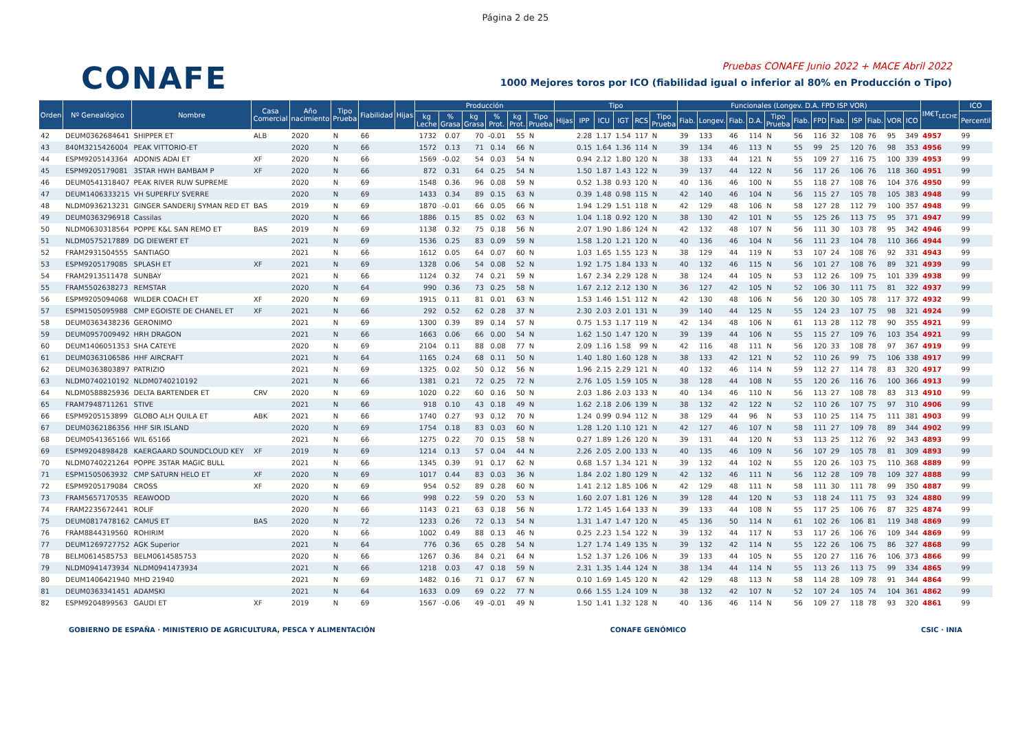Página 2 de 25
CONAFE
Pruebas CONAFE Junio 2022 + MACE Abril 2022
1000 Mejores toros por ICO (fiabilidad igual o inferior al 80% en Producción o Tipo)
| Orden | Nº Genealógico | Nombre | Casa Comercial | Año nacimiento | Tipo Prueba | Fiabilidad | Hijas | Producción | | | | | | Tipo | | | | | | Funcionales (Longev. D.A. FPD ISP VOR) | | | | | | | | | | | | IM€T<sub>LECHE</sub> | ICO |
| --- | --- | --- | --- | --- | --- | --- | --- | --- | --- | --- | --- | --- | --- | --- | --- | --- | --- | --- | --- | --- | --- | --- | --- | --- | --- | --- | --- | --- | --- | --- | --- | --- | --- |
| | | | | | | | | kg Leche | % Grasa | kg Grasa | % Prot. | kg Prot. | Tipo Prueba | Hijas | IPP | ICU | IGT | RCS | Tipo Prueba | Fiab. | Longev. | Fiab. | D.A. | Tipo Prueba | Fiab. | FPD | Fiab. | ISP | Fiab. | VOR | ICO | | Percentil |
| 42 | DEUM0362684641 | SHIPPER ET | ALB | 2020 | N | 66 | | 1732 | 0.07 | 70 | -0.01 | 55 | N | | 2.28 | 1.17 | 1.54 | 117 | N | 39 | 133 | 46 | 114 | N | 56 | 116 | 32 | 108 | 76 | 95 | 349 | 4957 | 99 |
| 43 | 840M3215426004 | PEAK VITTORIO-ET | | 2020 | N | 66 | | 1572 | 0.13 | 71 | 0.14 | 66 | N | | 0.15 | 1.64 | 1.36 | 114 | N | 39 | 134 | 46 | 113 | N | 55 | 99 | 25 | 120 | 76 | 98 | 353 | 4956 | 99 |
| 44 | ESPM9205143364 | ADONIS ADAI ET | XF | 2020 | N | 66 | | 1569 | -0.02 | 54 | 0.03 | 54 | N | | 0.94 | 2.12 | 1.80 | 120 | N | 38 | 133 | 44 | 121 | N | 55 | 109 | 27 | 116 | 75 | 100 | 339 | 4953 | 99 |
| 45 | ESPM9205179081 | 3STAR HWH BAMBAM P | XF | 2020 | N | 66 | | 872 | 0.31 | 64 | 0.25 | 54 | N | | 1.50 | 1.87 | 1.43 | 122 | N | 39 | 137 | 44 | 122 | N | 56 | 117 | 26 | 106 | 76 | 118 | 360 | 4951 | 99 |
| 46 | DEUM0541318407 | PEAK RIVER RUW SUPREME | | 2020 | N | 69 | | 1548 | 0.36 | 96 | 0.08 | 59 | N | | 0.52 | 1.38 | 0.93 | 120 | N | 40 | 136 | 46 | 100 | N | 55 | 118 | 27 | 108 | 76 | 104 | 376 | 4950 | 99 |
| 47 | DEUM1406333215 | VH SUPERFLY SVERRE | | 2020 | N | 69 | | 1433 | 0.34 | 89 | 0.15 | 63 | N | | 0.39 | 1.48 | 0.98 | 115 | N | 42 | 140 | 46 | 104 | N | 56 | 115 | 27 | 105 | 78 | 105 | 383 | 4948 | 99 |
| 48 | NLDM0936213231 | GINGER SANDERIJ SYMAN RED ET | BAS | 2019 | N | 69 | | 1870 | -0.01 | 66 | 0.05 | 66 | N | | 1.94 | 1.29 | 1.51 | 118 | N | 42 | 129 | 48 | 106 | N | 58 | 127 | 28 | 112 | 79 | 100 | 357 | 4948 | 99 |
| 49 | DEUM0363296918 | Cassilas | | 2020 | N | 66 | | 1886 | 0.15 | 85 | 0.02 | 63 | N | | 1.04 | 1.18 | 0.92 | 120 | N | 38 | 130 | 42 | 101 | N | 55 | 125 | 26 | 113 | 75 | 95 | 371 | 4947 | 99 |
| 50 | NLDM0630318564 | POPPE K&L SAN REMO ET | BAS | 2019 | N | 69 | | 1138 | 0.32 | 75 | 0.18 | 56 | N | | 2.07 | 1.90 | 1.86 | 124 | N | 42 | 132 | 48 | 107 | N | 56 | 111 | 30 | 103 | 78 | 95 | 342 | 4946 | 99 |
| 51 | NLDM0575217889 | DG DIEWERT ET | | 2021 | N | 69 | | 1536 | 0.25 | 83 | 0.09 | 59 | N | | 1.58 | 1.20 | 1.21 | 120 | N | 40 | 136 | 46 | 104 | N | 56 | 111 | 23 | 104 | 78 | 110 | 366 | 4944 | 99 |
| 52 | FRAM2931504555 | SANTIAGO | | 2021 | N | 66 | | 1612 | 0.05 | 64 | 0.07 | 60 | N | | 1.03 | 1.65 | 1.55 | 123 | N | 38 | 129 | 44 | 119 | N | 53 | 107 | 24 | 108 | 76 | 92 | 331 | 4943 | 99 |
| 53 | ESPM9205179085 | SPLASH ET | XF | 2021 | N | 69 | | 1328 | 0.06 | 54 | 0.08 | 52 | N | | 1.92 | 1.75 | 1.84 | 133 | N | 40 | 132 | 46 | 115 | N | 56 | 101 | 27 | 108 | 76 | 89 | 321 | 4939 | 99 |
| 54 | FRAM2913511478 | SUNBAY | | 2021 | N | 66 | | 1124 | 0.32 | 74 | 0.21 | 59 | N | | 1.67 | 2.34 | 2.29 | 128 | N | 38 | 124 | 44 | 105 | N | 53 | 112 | 26 | 109 | 75 | 101 | 339 | 4938 | 99 |
| 55 | FRAM5502638273 | REMSTAR | | 2020 | N | 64 | | 990 | 0.36 | 73 | 0.25 | 58 | N | | 1.67 | 2.12 | 2.12 | 130 | N | 36 | 127 | 42 | 105 | N | 52 | 106 | 30 | 111 | 75 | 81 | 322 | 4937 | 99 |
| 56 | ESPM9205094068 | WILDER COACH ET | XF | 2020 | N | 69 | | 1915 | 0.11 | 81 | 0.01 | 63 | N | | 1.53 | 1.46 | 1.51 | 112 | N | 42 | 130 | 48 | 106 | N | 56 | 120 | 30 | 105 | 78 | 117 | 372 | 4932 | 99 |
| 57 | ESPM1505095988 | CMP EGOISTE DE CHANEL ET | XF | 2021 | N | 66 | | 292 | 0.52 | 62 | 0.28 | 37 | N | | 2.30 | 2.03 | 2.01 | 131 | N | 39 | 140 | 44 | 125 | N | 55 | 124 | 23 | 107 | 75 | 98 | 321 | 4924 | 99 |
| 58 | DEUM0363438236 | GERONIMO | | 2021 | N | 69 | | 1300 | 0.39 | 89 | 0.14 | 57 | N | | 0.75 | 1.53 | 1.17 | 119 | N | 42 | 134 | 48 | 106 | N | 61 | 113 | 28 | 112 | 78 | 90 | 355 | 4921 | 99 |
| 59 | DEUM0957009492 | HRH DRAGON | | 2021 | N | 66 | | 1663 | 0.06 | 66 | 0.00 | 54 | N | | 1.62 | 1.50 | 1.47 | 120 | N | 39 | 139 | 44 | 106 | N | 55 | 115 | 27 | 109 | 76 | 103 | 354 | 4921 | 99 |
| 60 | DEUM1406051353 | SHA CATEYE | | 2020 | N | 69 | | 2104 | 0.11 | 88 | 0.08 | 77 | N | | 2.09 | 1.16 | 1.58 | 99 | N | 42 | 116 | 48 | 111 | N | 56 | 120 | 33 | 108 | 78 | 97 | 367 | 4919 | 99 |
| 61 | DEUM0363106586 | HHF AIRCRAFT | | 2021 | N | 64 | | 1165 | 0.24 | 68 | 0.11 | 50 | N | | 1.40 | 1.80 | 1.60 | 128 | N | 38 | 133 | 42 | 121 | N | 52 | 110 | 26 | 99 | 75 | 106 | 338 | 4917 | 99 |
| 62 | DEUM0363803897 | PATRIZIO | | 2021 | N | 69 | | 1325 | 0.02 | 50 | 0.12 | 56 | N | | 1.96 | 2.15 | 2.29 | 121 | N | 40 | 132 | 46 | 114 | N | 59 | 112 | 27 | 114 | 78 | 83 | 320 | 4917 | 99 |
| 63 | NLDM0740210192 | NLDM0740210192 | | 2021 | N | 66 | | 1381 | 0.21 | 72 | 0.25 | 72 | N | | 2.76 | 1.05 | 1.59 | 105 | N | 38 | 128 | 44 | 108 | N | 55 | 120 | 26 | 116 | 76 | 100 | 366 | 4913 | 99 |
| 64 | NLDM0588825936 | DELTA BARTENDER ET | CRV | 2020 | N | 69 | | 1020 | 0.22 | 60 | 0.16 | 50 | N | | 2.03 | 1.86 | 2.03 | 133 | N | 40 | 134 | 46 | 110 | N | 56 | 113 | 27 | 108 | 78 | 83 | 313 | 4910 | 99 |
| 65 | FRAM7948711261 | STIVE | | 2021 | N | 66 | | 918 | 0.10 | 43 | 0.18 | 49 | N | | 1.62 | 2.18 | 2.06 | 139 | N | 38 | 132 | 42 | 122 | N | 52 | 110 | 26 | 107 | 75 | 97 | 310 | 4906 | 99 |
| 66 | ESPM9205153899 | GLOBO ALH QUILA ET | ABK | 2021 | N | 66 | | 1740 | 0.27 | 93 | 0.12 | 70 | N | | 1.24 | 0.99 | 0.94 | 112 | N | 38 | 129 | 44 | 96 | N | 53 | 110 | 25 | 114 | 75 | 111 | 381 | 4903 | 99 |
| 67 | DEUM0362186356 | HHF SIR ISLAND | | 2020 | N | 69 | | 1754 | 0.18 | 83 | 0.03 | 60 | N | | 1.28 | 1.20 | 1.10 | 121 | N | 42 | 127 | 46 | 107 | N | 58 | 111 | 27 | 109 | 78 | 89 | 344 | 4902 | 99 |
| 68 | DEUM0541365166 | WIL 65166 | | 2021 | N | 66 | | 1275 | 0.22 | 70 | 0.15 | 58 | N | | 0.27 | 1.89 | 1.26 | 120 | N | 39 | 131 | 44 | 120 | N | 53 | 113 | 25 | 112 | 76 | 92 | 343 | 4893 | 99 |
| 69 | ESPM9204898428 | KAERGAARD SOUNDCLOUD KEY | XF | 2019 | N | 69 | | 1214 | 0.13 | 57 | 0.04 | 44 | N | | 2.26 | 2.05 | 2.00 | 133 | N | 40 | 135 | 46 | 109 | N | 56 | 107 | 29 | 105 | 78 | 81 | 309 | 4893 | 99 |
| 70 | NLDM0740221264 | POPPE 3STAR MAGIC BULL | | 2021 | N | 66 | | 1345 | 0.39 | 91 | 0.17 | 62 | N | | 0.68 | 1.57 | 1.34 | 121 | N | 39 | 132 | 44 | 102 | N | 55 | 120 | 26 | 103 | 75 | 110 | 368 | 4889 | 99 |
| 71 | ESPM1505063932 | CMP SATURN HELO ET | XF | 2020 | N | 69 | | 1017 | 0.44 | 83 | 0.03 | 36 | N | | 1.84 | 2.02 | 1.80 | 129 | N | 42 | 132 | 46 | 111 | N | 56 | 112 | 28 | 109 | 78 | 109 | 327 | 4888 | 99 |
| 72 | ESPM9205179084 | CROSS | XF | 2020 | N | 69 | | 954 | 0.52 | 89 | 0.28 | 60 | N | | 1.41 | 2.12 | 1.85 | 106 | N | 42 | 129 | 48 | 111 | N | 58 | 111 | 30 | 111 | 78 | 99 | 350 | 4887 | 99 |
| 73 | FRAM5657170535 | REAWOOD | | 2020 | N | 66 | | 998 | 0.22 | 59 | 0.20 | 53 | N | | 1.60 | 2.07 | 1.81 | 126 | N | 39 | 128 | 44 | 120 | N | 53 | 118 | 24 | 111 | 75 | 93 | 324 | 4880 | 99 |
| 74 | FRAM2235672441 | ROLIF | | 2020 | N | 66 | | 1143 | 0.21 | 63 | 0.18 | 56 | N | | 1.72 | 1.45 | 1.64 | 133 | N | 39 | 133 | 44 | 108 | N | 55 | 117 | 25 | 106 | 76 | 87 | 325 | 4874 | 99 |
| 75 | DEUM0817478162 | CAMUS ET | BAS | 2020 | N | 72 | | 1233 | 0.26 | 72 | 0.13 | 54 | N | | 1.31 | 1.47 | 1.47 | 120 | N | 45 | 136 | 50 | 114 | N | 61 | 102 | 26 | 106 | 81 | 119 | 348 | 4869 | 99 |
| 76 | FRAM8844319560 | ROHIRIM | | 2020 | N | 66 | | 1002 | 0.49 | 88 | 0.13 | 46 | N | | 0.25 | 2.23 | 1.54 | 122 | N | 39 | 132 | 44 | 117 | N | 53 | 117 | 26 | 106 | 76 | 109 | 344 | 4869 | 99 |
| 77 | DEUM1269727752 | AGK Superior | | 2021 | N | 64 | | 776 | 0.36 | 65 | 0.28 | 54 | N | | 1.27 | 1.74 | 1.49 | 135 | N | 39 | 132 | 42 | 114 | N | 55 | 122 | 26 | 106 | 75 | 86 | 327 | 4868 | 99 |
| 78 | BELM0614585753 | BELM0614585753 | | 2020 | N | 66 | | 1267 | 0.36 | 84 | 0.21 | 64 | N | | 1.52 | 1.37 | 1.26 | 106 | N | 39 | 133 | 44 | 105 | N | 55 | 120 | 27 | 116 | 76 | 106 | 373 | 4866 | 99 |
| 79 | NLDM0941473934 | NLDM0941473934 | | 2021 | N | 66 | | 1218 | 0.03 | 47 | 0.18 | 59 | N | | 2.31 | 1.35 | 1.44 | 124 | N | 38 | 134 | 44 | 114 | N | 55 | 113 | 26 | 113 | 75 | 99 | 334 | 4865 | 99 |
| 80 | DEUM1406421940 | MHD 21940 | | 2021 | N | 69 | | 1482 | 0.16 | 71 | 0.17 | 67 | N | | 0.10 | 1.69 | 1.45 | 120 | N | 42 | 129 | 48 | 113 | N | 58 | 114 | 28 | 109 | 78 | 91 | 344 | 4864 | 99 |
| 81 | DEUM0363341451 | ADAMSKI | | 2021 | N | 64 | | 1633 | 0.09 | 69 | 0.22 | 77 | N | | 0.66 | 1.55 | 1.24 | 109 | N | 38 | 132 | 42 | 107 | N | 52 | 107 | 24 | 105 | 74 | 104 | 361 | 4862 | 99 |
| 82 | ESPM9204899563 | GAUDI ET | XF | 2019 | N | 69 | | 1567 | -0.06 | 49 | -0.01 | 49 | N | | 1.50 | 1.41 | 1.32 | 128 | N | 40 | 136 | 46 | 114 | N | 56 | 109 | 27 | 118 | 78 | 93 | 320 | 4861 | 99 |
GOBIERNO DE ESPAÑA · MINISTERIO DE AGRICULTURA, PESCA Y ALIMENTACIÓN
CONAFE GENÓMICO CSIC · INIA